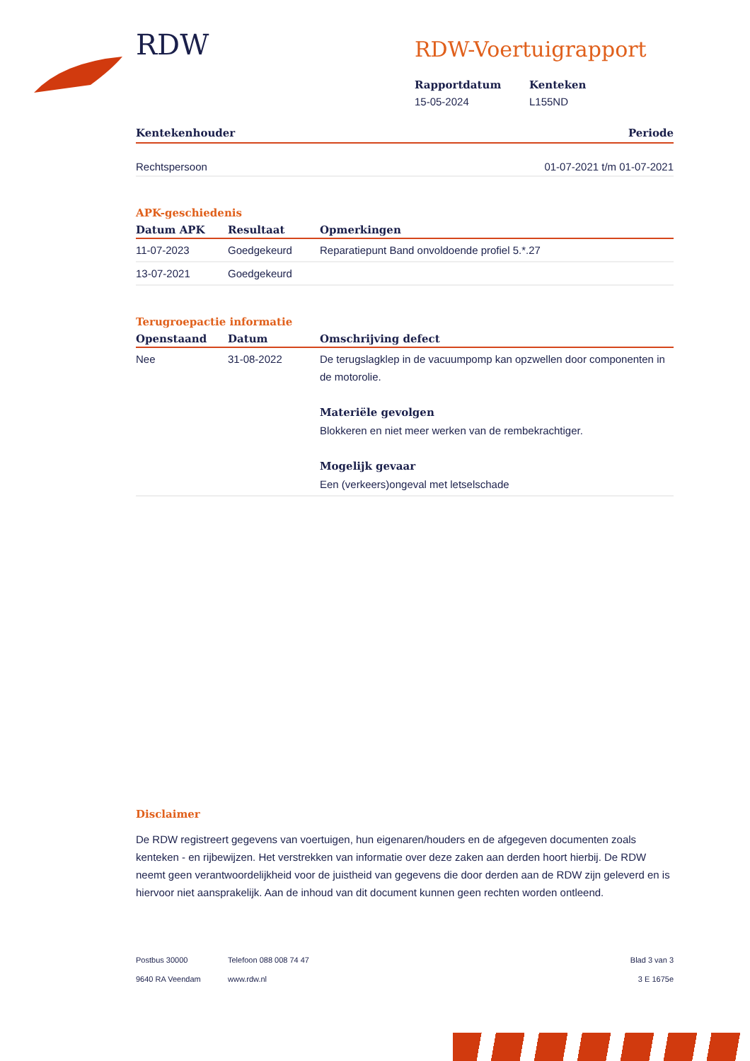RDW
RDW-Voertuigrapport
Rapportdatum
15-05-2024
Kenteken
L155ND
Kentekenhouder Periode
Rechtspersoon 01-07-2021 t/m 01-07-2021
APK-geschiedenis
| Datum APK | Resultaat | Opmerkingen |
| --- | --- | --- |
| 11-07-2023 | Goedgekeurd | Reparatiepunt Band onvoldoende profiel 5.*.27 |
| 13-07-2021 | Goedgekeurd | |
Terugroepactie informatie
| Openstaand | Datum | Omschrijving defect |
| --- | --- | --- |
| Nee | 31-08-2022 | De terugslagklep in de vacuumpomp kan opzwellen door componenten in de motorolie. Materiële gevolgen Blokkeren en niet meer werken van de rembekrachtiger. Mogelijk gevaar Een (verkeers)ongeval met letselschade |
Disclaimer
De RDW registreert gegevens van voertuigen, hun eigenaren/houders en de afgegeven documenten zoals kenteken - en rijbewijzen. Het verstrekken van informatie over deze zaken aan derden hoort hierbij. De RDW neemt geen verantwoordelijkheid voor de juistheid van gegevens die door derden aan de RDW zijn geleverd en is hiervoor niet aansprakelijk. Aan de inhoud van dit document kunnen geen rechten worden ontleend.
Postbus 30000
9640 RA Veendam
Telefoon 088 008 74 47
www.rdw.nl
Blad 3 van 3
3 E 1675e